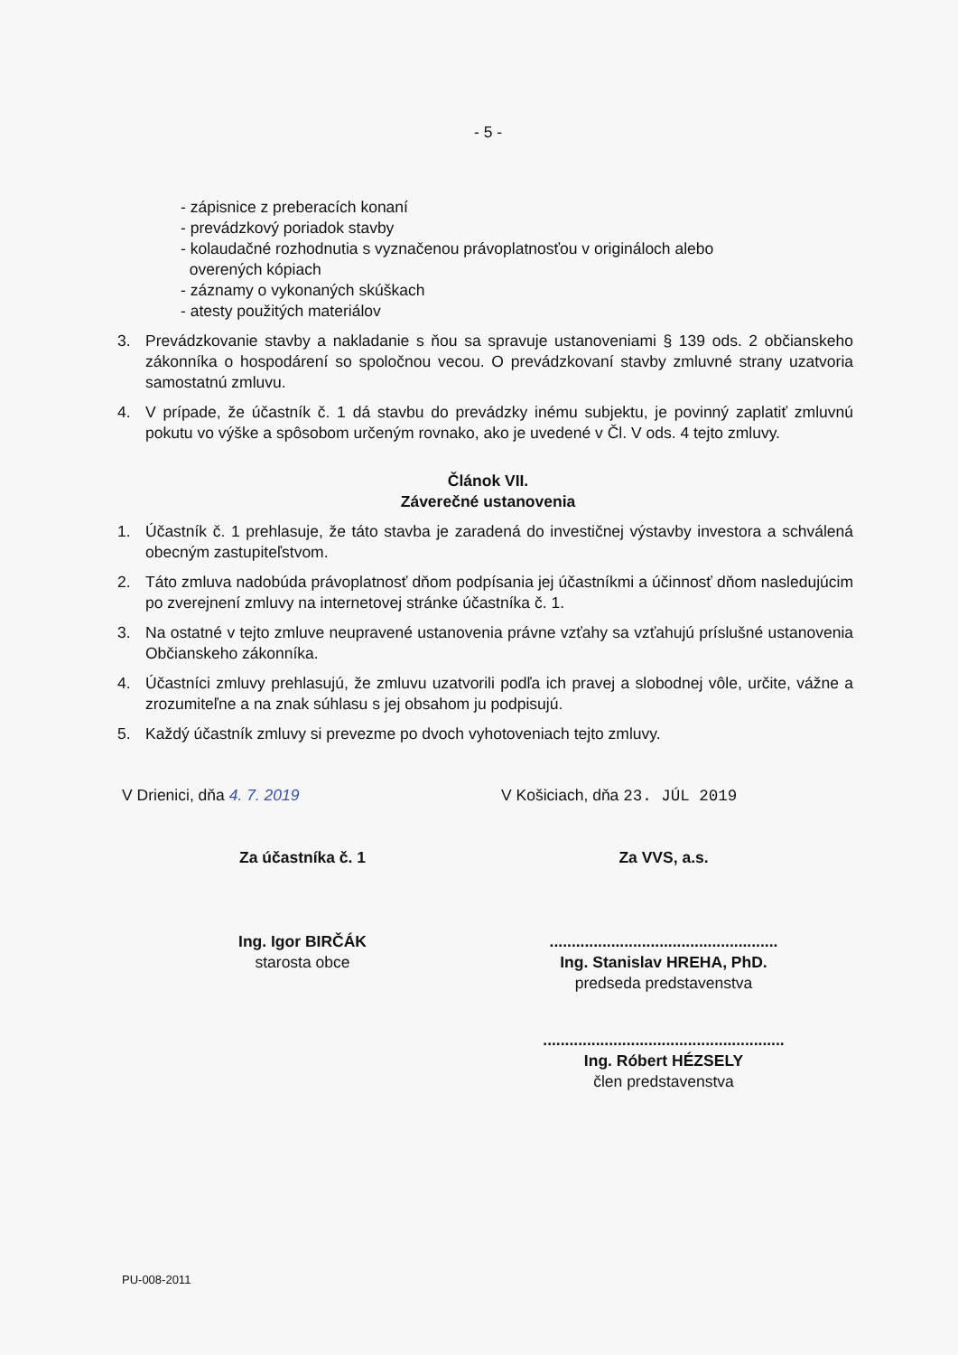- 5 -
- zápisnice z preberacích konaní
- prevádzkový poriadok stavby
- kolaudačné rozhodnutia s vyznačenou právoplatnosťou v origináloch alebo
overených kópiach
- záznamy o vykonaných skúškach
- atesty použitých materiálov
3. Prevádzkovanie stavby a nakladanie s ňou sa spravuje ustanoveniami § 139 ods. 2 občianskeho zákonníka o hospodárení so spoločnou vecou. O prevádzkovaní stavby zmluvné strany uzatvoria samostatnú zmluvu.
4. V prípade, že účastník č. 1 dá stavbu do prevádzky inému subjektu, je povinný zaplatiť zmluvnú pokutu vo výške a spôsobom určeným rovnako, ako je uvedené v Čl. V ods. 4 tejto zmluvy.
Článok VII.
Záverečné ustanovenia
1. Účastník č. 1 prehlasuje, že táto stavba je zaradená do investičnej výstavby investora a schválená obecným zastupiteľstvom.
2. Táto zmluva nadobúda právoplatnosť dňom podpísania jej účastníkmi a účinnosť dňom nasledujúcim po zverejnení zmluvy na internetovej stránke účastníka č. 1.
3. Na ostatné v tejto zmluve neupravené ustanovenia právne vzťahy sa vzťahujú príslušné ustanovenia Občianskeho zákonníka.
4. Účastníci zmluvy prehlasujú, že zmluvu uzatvorili podľa ich pravej a slobodnej vôle, určite, vážne a zrozumiteľne a na znak súhlasu s jej obsahom ju podpisujú.
5. Každý účastník zmluvy si prevezme po dvoch vyhotoveniach tejto zmluvy.
V Drienici, dňa 4. 7. 2019 V Košiciach, dňa 23. JÚL 2019
Za účastníka č. 1 Za VVS, a.s.
Ing. Igor BIRČÁK
starosta obce
....................................................
Ing. Stanislav HREHA, PhD.
predseda predstavenstva
.......................................................
Ing. Róbert HÉZSELY
člen predstavenstva
PU-008-2011